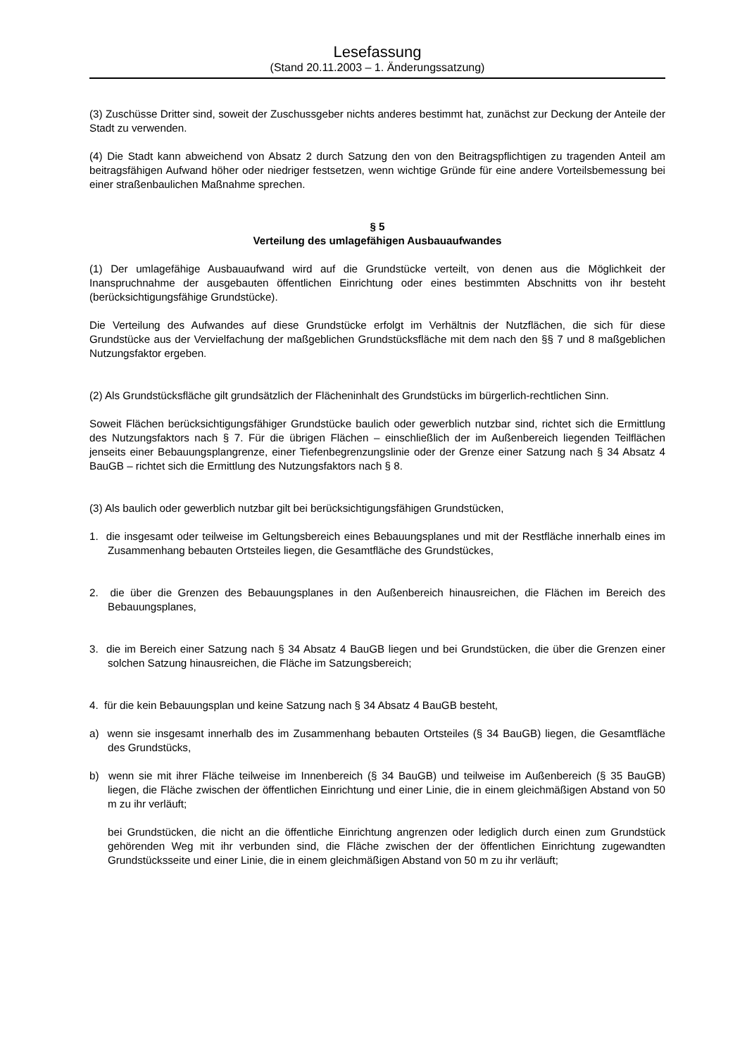Lesefassung
(Stand 20.11.2003 – 1. Änderungssatzung)
(3) Zuschüsse Dritter sind, soweit der Zuschussgeber nichts anderes bestimmt hat, zunächst zur Deckung der Anteile der Stadt zu verwenden.
(4) Die Stadt kann abweichend von Absatz 2 durch Satzung den von den Beitragspflichtigen zu tragenden Anteil am beitragsfähigen Aufwand höher oder niedriger festsetzen, wenn wichtige Gründe für eine andere Vorteilsbemessung bei einer straßenbaulichen Maßnahme sprechen.
§ 5
Verteilung des umlagefähigen Ausbauaufwandes
(1) Der umlagefähige Ausbauaufwand wird auf die Grundstücke verteilt, von denen aus die Möglichkeit der Inanspruchnahme der ausgebauten öffentlichen Einrichtung oder eines bestimmten Abschnitts von ihr besteht (berücksichtigungsfähige Grundstücke).
Die Verteilung des Aufwandes auf diese Grundstücke erfolgt im Verhältnis der Nutzflächen, die sich für diese Grundstücke aus der Vervielfachung der maßgeblichen Grundstücksfläche mit dem nach den §§ 7 und 8 maßgeblichen Nutzungsfaktor ergeben.
(2) Als Grundstücksfläche gilt grundsätzlich der Flächeninhalt des Grundstücks im bürgerlich-rechtlichen Sinn.
Soweit Flächen berücksichtigungsfähiger Grundstücke baulich oder gewerblich nutzbar sind, richtet sich die Ermittlung des Nutzungsfaktors nach § 7. Für die übrigen Flächen – einschließlich der im Außenbereich liegenden Teilflächen jenseits einer Bebauungsplangrenze, einer Tiefenbegrenzungslinie oder der Grenze einer Satzung nach § 34 Absatz 4 BauGB – richtet sich die Ermittlung des Nutzungsfaktors nach § 8.
(3) Als baulich oder gewerblich nutzbar gilt bei berücksichtigungsfähigen Grundstücken,
1. die insgesamt oder teilweise im Geltungsbereich eines Bebauungsplanes und mit der Restfläche innerhalb eines im Zusammenhang bebauten Ortsteiles liegen, die Gesamtfläche des Grundstückes,
2. die über die Grenzen des Bebauungsplanes in den Außenbereich hinausreichen, die Flächen im Bereich des Bebauungsplanes,
3. die im Bereich einer Satzung nach § 34 Absatz 4 BauGB liegen und bei Grundstücken, die über die Grenzen einer solchen Satzung hinausreichen, die Fläche im Satzungsbereich;
4. für die kein Bebauungsplan und keine Satzung nach § 34 Absatz 4 BauGB besteht,
a) wenn sie insgesamt innerhalb des im Zusammenhang bebauten Ortsteiles (§ 34 BauGB) liegen, die Gesamtfläche des Grundstücks,
b) wenn sie mit ihrer Fläche teilweise im Innenbereich (§ 34 BauGB) und teilweise im Außenbereich (§ 35 BauGB) liegen, die Fläche zwischen der öffentlichen Einrichtung und einer Linie, die in einem gleichmäßigen Abstand von 50 m zu ihr verläuft;
bei Grundstücken, die nicht an die öffentliche Einrichtung angrenzen oder lediglich durch einen zum Grundstück gehörenden Weg mit ihr verbunden sind, die Fläche zwischen der der öffentlichen Einrichtung zugewandten Grundstücksseite und einer Linie, die in einem gleichmäßigen Abstand von 50 m zu ihr verläuft;